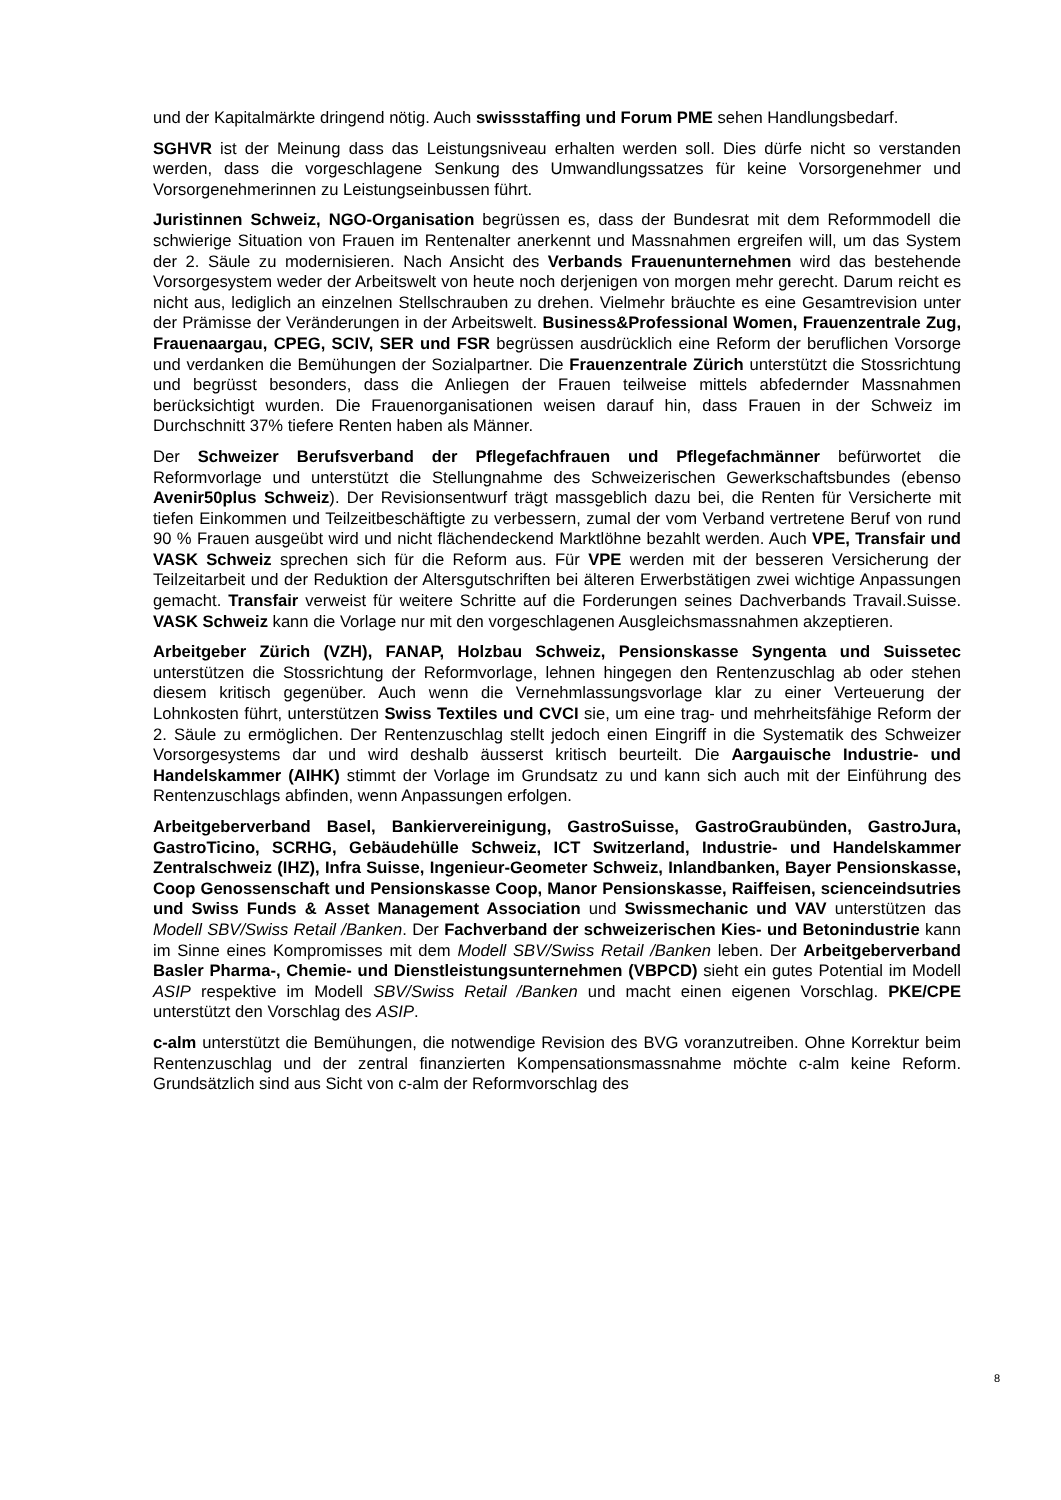und der Kapitalmärkte dringend nötig. Auch swissstaffing und Forum PME sehen Handlungsbedarf.
SGHVR ist der Meinung dass das Leistungsniveau erhalten werden soll. Dies dürfe nicht so verstanden werden, dass die vorgeschlagene Senkung des Umwandlungssatzes für keine Vorsorgenehmer und Vorsorgenehmerinnen zu Leistungseinbussen führt.
Juristinnen Schweiz, NGO-Organisation begrüssen es, dass der Bundesrat mit dem Reformmodell die schwierige Situation von Frauen im Rentenalter anerkennt und Massnahmen ergreifen will, um das System der 2. Säule zu modernisieren. Nach Ansicht des Verbands Frauenunternehmen wird das bestehende Vorsorgesystem weder der Arbeitswelt von heute noch derjenigen von morgen mehr gerecht. Darum reicht es nicht aus, lediglich an einzelnen Stellschrauben zu drehen. Vielmehr bräuchte es eine Gesamtrevision unter der Prämisse der Veränderungen in der Arbeitswelt. Business&Professional Women, Frauenzentrale Zug, Frauenaargau, CPEG, SCIV, SER und FSR begrüssen ausdrücklich eine Reform der beruflichen Vorsorge und verdanken die Bemühungen der Sozialpartner. Die Frauenzentrale Zürich unterstützt die Stossrichtung und begrüsst besonders, dass die Anliegen der Frauen teilweise mittels abfedernder Massnahmen berücksichtigt wurden. Die Frauenorganisationen weisen darauf hin, dass Frauen in der Schweiz im Durchschnitt 37% tiefere Renten haben als Männer.
Der Schweizer Berufsverband der Pflegefachfrauen und Pflegefachmänner befürwortet die Reformvorlage und unterstützt die Stellungnahme des Schweizerischen Gewerkschaftsbundes (ebenso Avenir50plus Schweiz). Der Revisionsentwurf trägt massgeblich dazu bei, die Renten für Versicherte mit tiefen Einkommen und Teilzeitbeschäftigte zu verbessern, zumal der vom Verband vertretene Beruf von rund 90 % Frauen ausgeübt wird und nicht flächendeckend Marktlöhne bezahlt werden. Auch VPE, Transfair und VASK Schweiz sprechen sich für die Reform aus. Für VPE werden mit der besseren Versicherung der Teilzeitarbeit und der Reduktion der Altersgutschriften bei älteren Erwerbstätigen zwei wichtige Anpassungen gemacht. Transfair verweist für weitere Schritte auf die Forderungen seines Dachverbands Travail.Suisse. VASK Schweiz kann die Vorlage nur mit den vorgeschlagenen Ausgleichsmassnahmen akzeptieren.
Arbeitgeber Zürich (VZH), FANAP, Holzbau Schweiz, Pensionskasse Syngenta und Suissetec unterstützen die Stossrichtung der Reformvorlage, lehnen hingegen den Rentenzuschlag ab oder stehen diesem kritisch gegenüber. Auch wenn die Vernehmlassungsvorlage klar zu einer Verteuerung der Lohnkosten führt, unterstützen Swiss Textiles und CVCI sie, um eine trag- und mehrheitsfähige Reform der 2. Säule zu ermöglichen. Der Rentenzuschlag stellt jedoch einen Eingriff in die Systematik des Schweizer Vorsorgesystems dar und wird deshalb äusserst kritisch beurteilt. Die Aargauische Industrie- und Handelskammer (AIHK) stimmt der Vorlage im Grundsatz zu und kann sich auch mit der Einführung des Rentenzuschlags abfinden, wenn Anpassungen erfolgen.
Arbeitgeberverband Basel, Bankiervereinigung, GastroSuisse, GastroGraubünden, GastroJura, GastroTicino, SCRHG, Gebäudehülle Schweiz, ICT Switzerland, Industrie- und Handelskammer Zentralschweiz (IHZ), Infra Suisse, Ingenieur-Geometer Schweiz, Inlandbanken, Bayer Pensionskasse, Coop Genossenschaft und Pensionskasse Coop, Manor Pensionskasse, Raiffeisen, scienceindsutries und Swiss Funds & Asset Management Association und Swissmechanic und VAV unterstützen das Modell SBV/Swiss Retail /Banken. Der Fachverband der schweizerischen Kies- und Betonindustrie kann im Sinne eines Kompromisses mit dem Modell SBV/Swiss Retail /Banken leben. Der Arbeitgeberverband Basler Pharma-, Chemie- und Dienstleistungsunternehmen (VBPCD) sieht ein gutes Potential im Modell ASIP respektive im Modell SBV/Swiss Retail /Banken und macht einen eigenen Vorschlag. PKE/CPE unterstützt den Vorschlag des ASIP.
c-alm unterstützt die Bemühungen, die notwendige Revision des BVG voranzutreiben. Ohne Korrektur beim Rentenzuschlag und der zentral finanzierten Kompensationsmassnahme möchte c-alm keine Reform. Grundsätzlich sind aus Sicht von c-alm der Reformvorschlag des
8